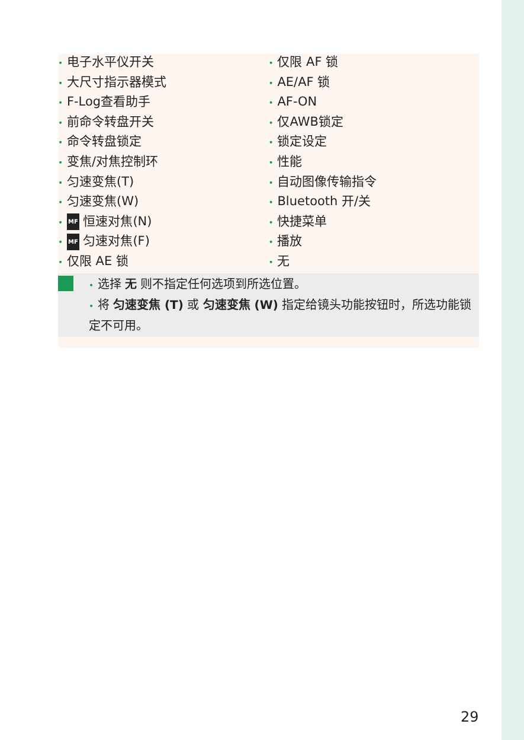• 电子水平仪开关
• 大尺寸指示器模式
• F-Log查看助手
• 前命令转盘开关
• 命令转盘锁定
• 变焦/对焦控制环
• 匀速变焦(T)
• 匀速变焦(W)
• MF 恒速对焦(N)
• MF 匀速对焦(F)
• 仅限 AE 锁
• 仅限 AF 锁
• AE/AF 锁
• AF-ON
• 仅AWB锁定
• 锁定设定
• 性能
• 自动图像传输指令
• Bluetooth 开/关
• 快捷菜单
• 播放
• 无
• 选择 无 则不指定任何选项到所选位置。
• 将 匀速变焦 (T) 或 匀速变焦 (W) 指定给镜头功能按钮时，所选功能锁定不可用。
29